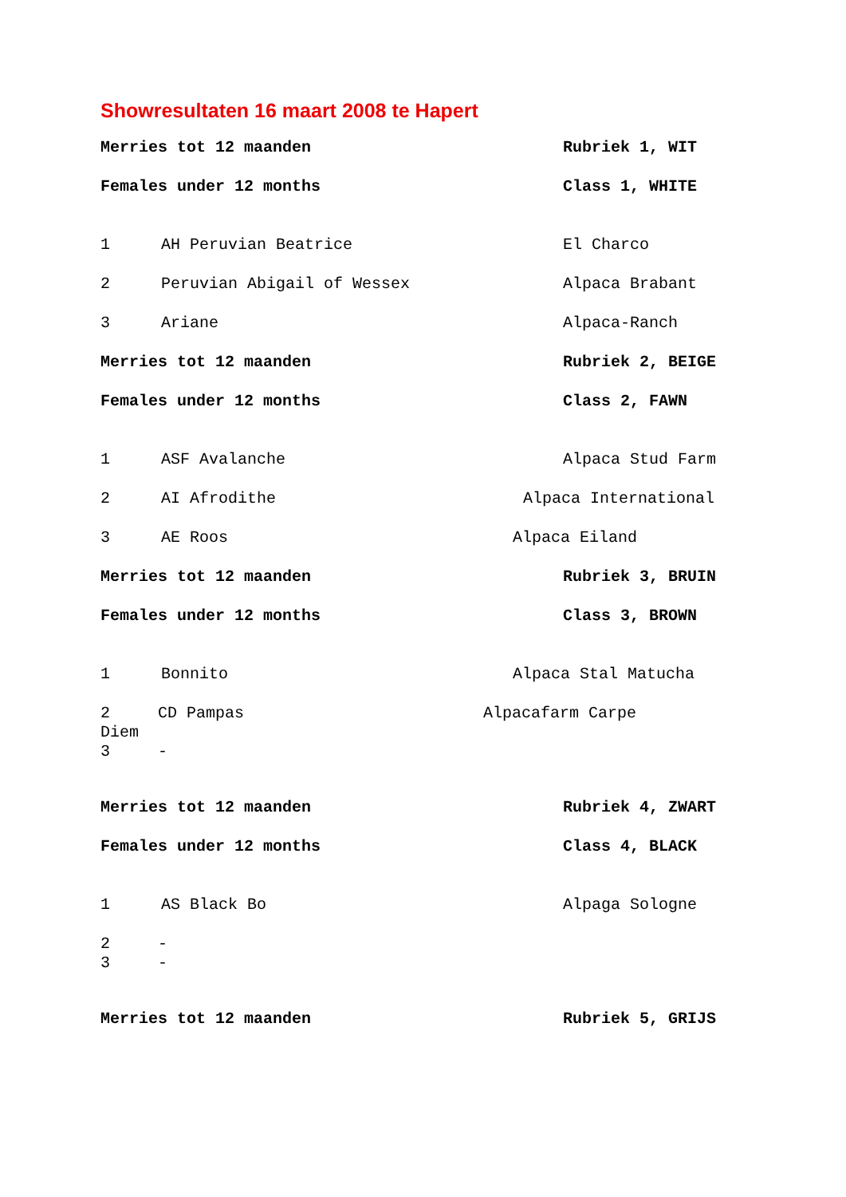Showresultaten 16 maart 2008 te Hapert
Merries tot 12 maanden Rubriek 1, WIT
Females under 12 months Class 1, WHITE
1 AH Peruvian Beatrice El Charco
2 Peruvian Abigail of Wessex Alpaca Brabant
3 Ariane Alpaca-Ranch
Merries tot 12 maanden Rubriek 2, BEIGE
Females under 12 months Class 2, FAWN
1 ASF Avalanche Alpaca Stud Farm
2 AI Afrodithe Alpaca International
3 AE Roos Alpaca Eiland
Merries tot 12 maanden Rubriek 3, BRUIN
Females under 12 months Class 3, BROWN
1 Bonnito Alpaca Stal Matucha
2 CD Pampas Alpacafarm Carpe Diem 3 -
Merries tot 12 maanden Rubriek 4, ZWART
Females under 12 months Class 4, BLACK
1 AS Black Bo Alpaga Sologne
2 - 3 -
Merries tot 12 maanden Rubriek 5, GRIJS